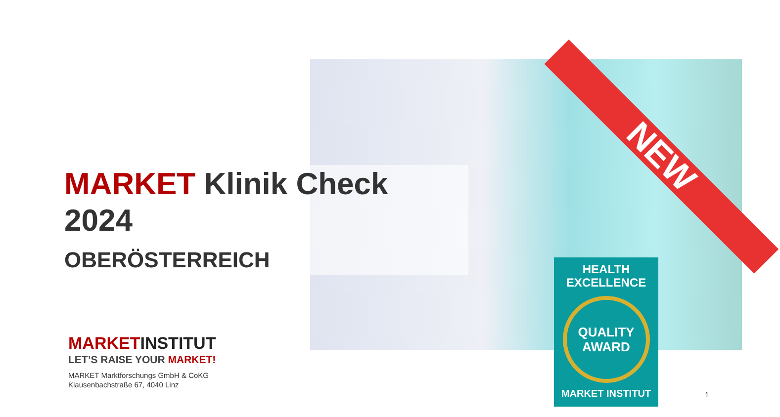NEW
MARKET Klinik Check
2024
OBERÖSTERREICH
MARKETINSTITUT
LET’S RAISE YOUR MARKET!
MARKET Marktforschungs GmbH & CoKG
Klausenbachstraße 67, 4040 Linz
HEALTH
EXCELLENCE
QUALITY
AWARD
MARKET INSTITUT
1